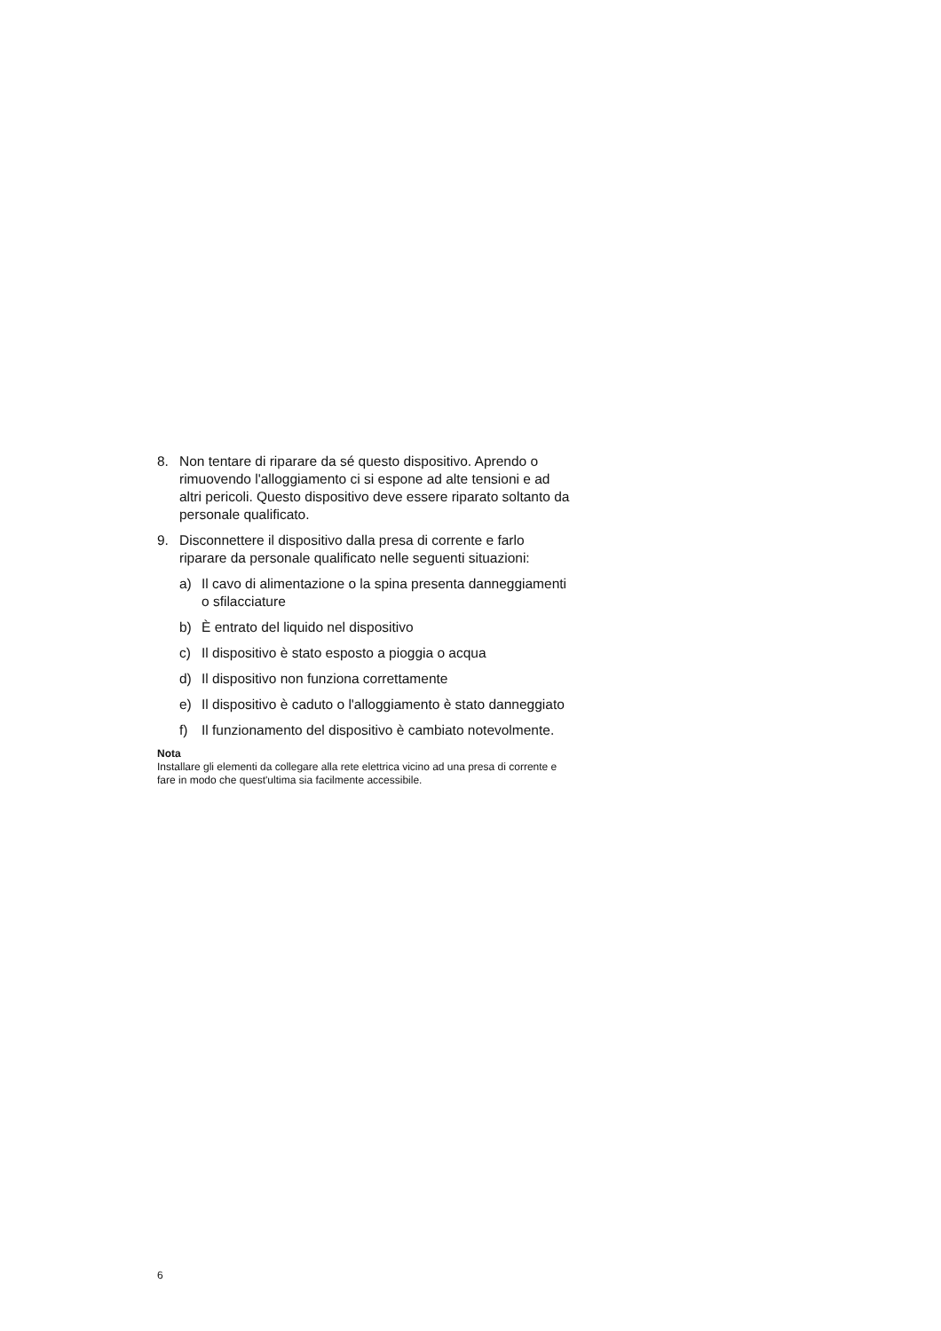8. Non tentare di riparare da sé questo dispositivo. Aprendo o rimuovendo l'alloggiamento ci si espone ad alte tensioni e ad altri pericoli. Questo dispositivo deve essere riparato soltanto da personale qualificato.
9. Disconnettere il dispositivo dalla presa di corrente e farlo riparare da personale qualificato nelle seguenti situazioni:
a) Il cavo di alimentazione o la spina presenta danneggiamenti o sfilacciature
b) È entrato del liquido nel dispositivo
c) Il dispositivo è stato esposto a pioggia o acqua
d) Il dispositivo non funziona correttamente
e) Il dispositivo è caduto o l'alloggiamento è stato danneggiato
f) Il funzionamento del dispositivo è cambiato notevolmente.
Nota
Installare gli elementi da collegare alla rete elettrica vicino ad una presa di corrente e fare in modo che quest'ultima sia facilmente accessibile.
6